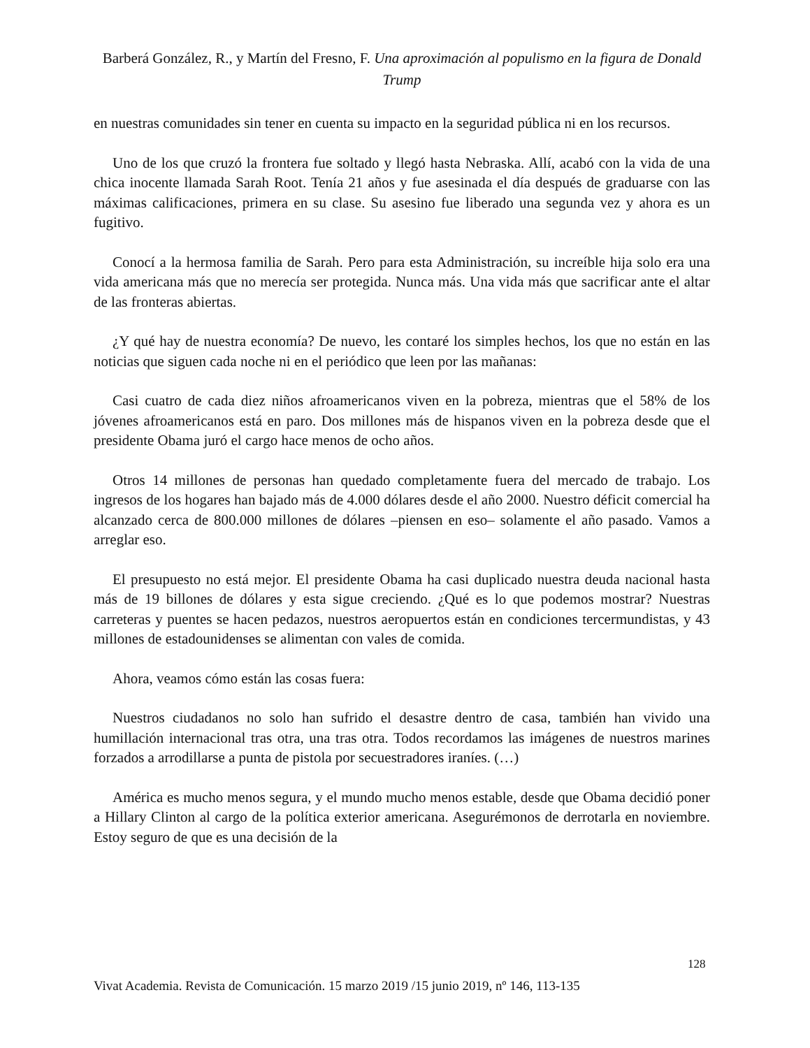Barberá González, R., y Martín del Fresno, F. Una aproximación al populismo en la figura de Donald Trump
en nuestras comunidades sin tener en cuenta su impacto en la seguridad pública ni en los recursos.
Uno de los que cruzó la frontera fue soltado y llegó hasta Nebraska. Allí, acabó con la vida de una chica inocente llamada Sarah Root. Tenía 21 años y fue asesinada el día después de graduarse con las máximas calificaciones, primera en su clase. Su asesino fue liberado una segunda vez y ahora es un fugitivo.
Conocí a la hermosa familia de Sarah. Pero para esta Administración, su increíble hija solo era una vida americana más que no merecía ser protegida. Nunca más. Una vida más que sacrificar ante el altar de las fronteras abiertas.
¿Y qué hay de nuestra economía? De nuevo, les contaré los simples hechos, los que no están en las noticias que siguen cada noche ni en el periódico que leen por las mañanas:
Casi cuatro de cada diez niños afroamericanos viven en la pobreza, mientras que el 58% de los jóvenes afroamericanos está en paro. Dos millones más de hispanos viven en la pobreza desde que el presidente Obama juró el cargo hace menos de ocho años.
Otros 14 millones de personas han quedado completamente fuera del mercado de trabajo. Los ingresos de los hogares han bajado más de 4.000 dólares desde el año 2000. Nuestro déficit comercial ha alcanzado cerca de 800.000 millones de dólares –piensen en eso– solamente el año pasado. Vamos a arreglar eso.
El presupuesto no está mejor. El presidente Obama ha casi duplicado nuestra deuda nacional hasta más de 19 billones de dólares y esta sigue creciendo. ¿Qué es lo que podemos mostrar? Nuestras carreteras y puentes se hacen pedazos, nuestros aeropuertos están en condiciones tercermundistas, y 43 millones de estadounidenses se alimentan con vales de comida.
Ahora, veamos cómo están las cosas fuera:
Nuestros ciudadanos no solo han sufrido el desastre dentro de casa, también han vivido una humillación internacional tras otra, una tras otra. Todos recordamos las imágenes de nuestros marines forzados a arrodillarse a punta de pistola por secuestradores iraníes. (…)
América es mucho menos segura, y el mundo mucho menos estable, desde que Obama decidió poner a Hillary Clinton al cargo de la política exterior americana. Asegurémonos de derrotarla en noviembre. Estoy seguro de que es una decisión de la
128
Vivat Academia. Revista de Comunicación. 15 marzo 2019 /15 junio 2019, nº 146, 113-135